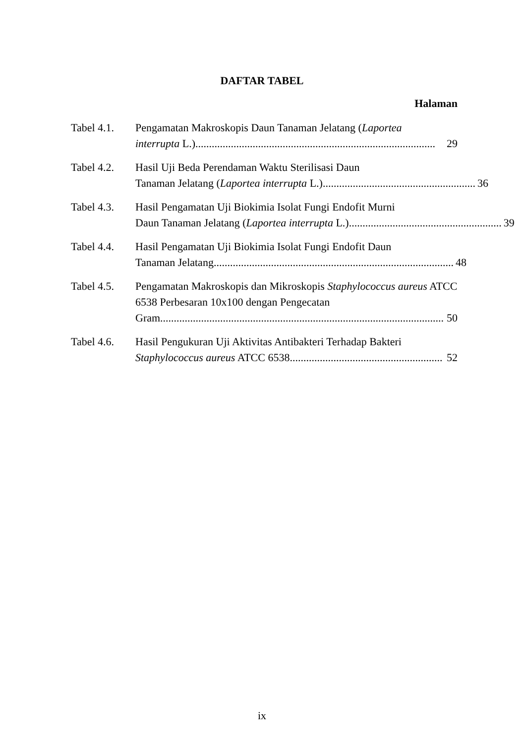DAFTAR TABEL
Halaman
Tabel 4.1.
Pengamatan Makroskopis Daun Tanaman Jelatang (Laportea
interrupta L.)........................................................................................ 29
Tabel 4.2.
Hasil Uji Beda Perendaman Waktu Sterilisasi Daun
Tanaman Jelatang (Laportea interrupta L.)........................................................ 36
Tabel 4.3.
Hasil Pengamatan Uji Biokimia Isolat Fungi Endofit Murni
Daun Tanaman Jelatang (Laportea interrupta L.)........................................................ 39
Tabel 4.4.
Hasil Pengamatan Uji Biokimia Isolat Fungi Endofit Daun
Tanaman Jelatang........................................................................................ 48
Tabel 4.5.
Pengamatan Makroskopis dan Mikroskopis Staphylococcus aureus ATCC 6538 Perbesaran 10x100 dengan Pengecatan
Gram........................................................................................................ 50
Tabel 4.6.
Hasil Pengukuran Uji Aktivitas Antibakteri Terhadap Bakteri
Staphylococcus aureus ATCC 6538........................................................ 52
ix